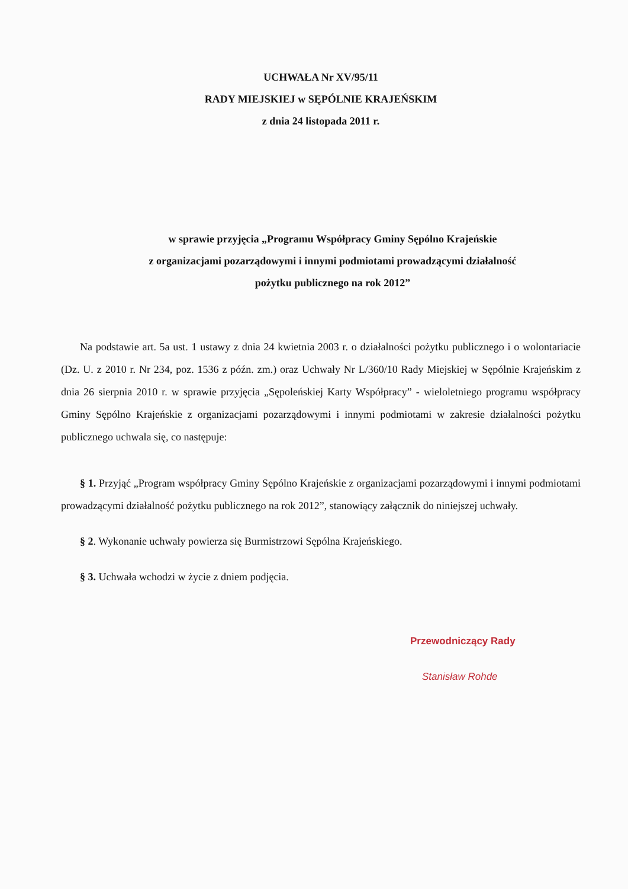UCHWAŁA Nr XV/95/11
RADY MIEJSKIEJ w SĘPÓLNIE KRAJEŃSKIM
z dnia 24 listopada 2011 r.
w sprawie przyjęcia „Programu Współpracy Gminy Sępólno Krajeńskie
z organizacjami pozarządowymi i innymi podmiotami prowadzącymi działalność
pożytku publicznego na rok 2012”
Na podstawie art. 5a ust. 1 ustawy z dnia 24 kwietnia 2003 r. o działalności pożytku publicznego i o wolontariacie (Dz. U. z 2010 r. Nr 234, poz. 1536 z późn. zm.) oraz Uchwały Nr L/360/10 Rady Miejskiej w Sępólnie Krajeńskim z dnia 26 sierpnia 2010 r. w sprawie przyjęcia „Sępoleńskiej Karty Współpracy” - wieloletniego programu współpracy Gminy Sępólno Krajeńskie z organizacjami pozarządowymi i innymi podmiotami w zakresie działalności pożytku publicznego uchwala się, co następuje:
§ 1. Przyjąć „Program współpracy Gminy Sępólno Krajeńskie z organizacjami pozarządowymi i innymi podmiotami prowadzącymi działalność pożytku publicznego na rok 2012”, stanowiący załącznik do niniejszej uchwały.
§ 2. Wykonanie uchwały powierza się Burmistrzowi Sępólna Krajeńskiego.
§ 3. Uchwała wchodzi w życie z dniem podjęcia.
Przewodniczący Rady
Stanisław Rohde